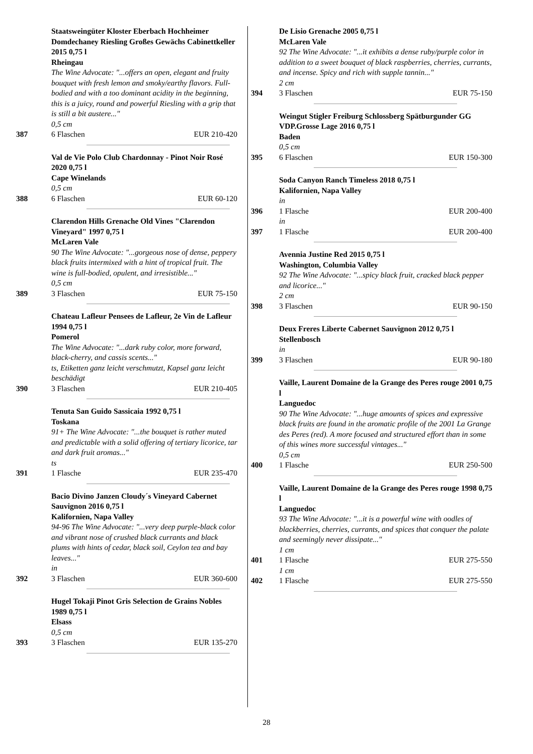Staatsweingüter Kloster Eberbach Hochheimer Domdechaney Riesling Großes Gewächs Cabinettkeller 2015 0,75 l
Rheingau
The Wine Advocate: "...offers an open, elegant and fruity bouquet with fresh lemon and smoky/earthy flavors. Full-bodied and with a too dominant acidity in the beginning, this is a juicy, round and powerful Riesling with a grip that is still a bit austere..."
0,5 cm
387 6 Flaschen EUR 210-420
Val de Vie Polo Club Chardonnay - Pinot Noir Rosé 2020 0,75 l
Cape Winelands
0,5 cm
388 6 Flaschen EUR 60-120
Clarendon Hills Grenache Old Vines "Clarendon Vineyard" 1997 0,75 l
McLaren Vale
90 The Wine Advocate: "...gorgeous nose of dense, peppery black fruits intermixed with a hint of tropical fruit. The wine is full-bodied, opulent, and irresistible..."
0,5 cm
389 3 Flaschen EUR 75-150
Chateau Lafleur Pensees de Lafleur, 2e Vin de Lafleur 1994 0,75 l
Pomerol
The Wine Advocate: "...dark ruby color, more forward, black-cherry, and cassis scents..."
ts, Etiketten ganz leicht verschmutzt, Kapsel ganz leicht beschädigt
390 3 Flaschen EUR 210-405
Tenuta San Guido Sassicaia 1992 0,75 l
Toskana
91+ The Wine Advocate: "...the bouquet is rather muted and predictable with a solid offering of tertiary licorice, tar and dark fruit aromas..."
ts
391 1 Flasche EUR 235-470
Bacio Divino Janzen Cloudy´s Vineyard Cabernet Sauvignon 2016 0,75 l
Kalifornien, Napa Valley
94-96 The Wine Advocate: "...very deep purple-black color and vibrant nose of crushed black currants and black plums with hints of cedar, black soil, Ceylon tea and bay leaves..."
in
392 3 Flaschen EUR 360-600
Hugel Tokaji Pinot Gris Selection de Grains Nobles 1989 0,75 l
Elsass
0,5 cm
393 3 Flaschen EUR 135-270
De Lisio Grenache 2005 0,75 l
McLaren Vale
92 The Wine Advocate: "...it exhibits a dense ruby/purple color in addition to a sweet bouquet of black raspberries, cherries, currants, and incense. Spicy and rich with supple tannin..."
2 cm
394 3 Flaschen EUR 75-150
Weingut Stigler Freiburg Schlossberg Spätburgunder GG VDP.Grosse Lage 2016 0,75 l
Baden
0,5 cm
395 6 Flaschen EUR 150-300
Soda Canyon Ranch Timeless 2018 0,75 l
Kalifornien, Napa Valley
in
396 1 Flasche EUR 200-400
in
397 1 Flasche EUR 200-400
Avennia Justine Red 2015 0,75 l
Washington, Columbia Valley
92 The Wine Advocate: "...spicy black fruit, cracked black pepper and licorice..."
2 cm
398 3 Flaschen EUR 90-150
Deux Freres Liberte Cabernet Sauvignon 2012 0,75 l
Stellenbosch
in
399 3 Flaschen EUR 90-180
Vaille, Laurent Domaine de la Grange des Peres rouge 2001 0,75 l
Languedoc
90 The Wine Advocate: "...huge amounts of spices and expressive black fruits are found in the aromatic profile of the 2001 La Grange des Peres (red). A more focused and structured effort than in some of this wines more successful vintages..."
0,5 cm
400 1 Flasche EUR 250-500
Vaille, Laurent Domaine de la Grange des Peres rouge 1998 0,75 l
Languedoc
93 The Wine Advocate: "...it is a powerful wine with oodles of blackberries, cherries, currants, and spices that conquer the palate and seemingly never dissipate..."
1 cm
401 1 Flasche EUR 275-550
1 cm
402 1 Flasche EUR 275-550
28